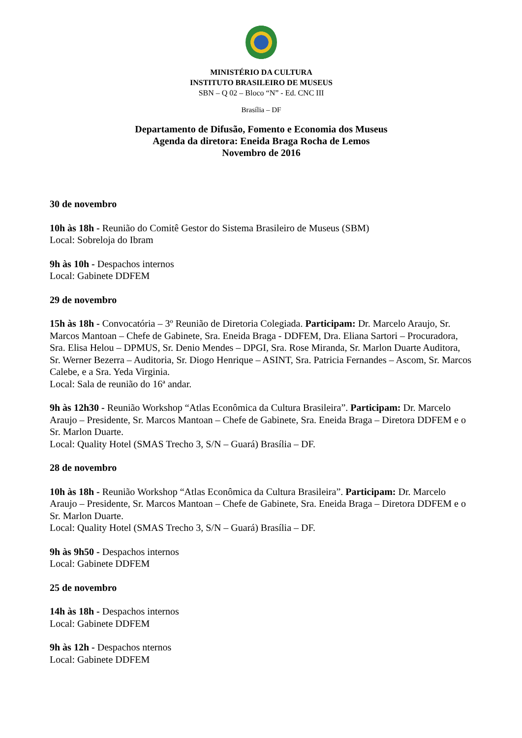MINISTÉRIO DA CULTURA
INSTITUTO BRASILEIRO DE MUSEUS
SBN – Q 02 – Bloco “N” - Ed. CNC III
Brasília – DF
Departamento de Difusão, Fomento e Economia dos Museus
Agenda da diretora: Eneida Braga Rocha de Lemos
Novembro de 2016
30 de novembro
10h às 18h - Reunião do Comitê Gestor do Sistema Brasileiro de Museus (SBM)
Local: Sobreloja do Ibram
9h às 10h - Despachos internos
Local: Gabinete DDFEM
29 de novembro
15h às 18h - Convocatória – 3º Reunião de Diretoria Colegiada. Participam: Dr. Marcelo Araujo, Sr. Marcos Mantoan – Chefe de Gabinete, Sra. Eneida Braga - DDFEM, Dra. Eliana Sartori – Procuradora, Sra. Elisa Helou – DPMUS, Sr. Denio Mendes – DPGI, Sra. Rose Miranda, Sr. Marlon Duarte Auditora, Sr. Werner Bezerra – Auditoria, Sr. Diogo Henrique – ASINT, Sra. Patricia Fernandes – Ascom, Sr. Marcos Calebe, e a Sra. Yeda Virginia.
Local: Sala de reunião do 16ª andar.
9h às 12h30 - Reunião Workshop “Atlas Econômica da Cultura Brasileira”. Participam: Dr. Marcelo Araujo – Presidente, Sr. Marcos Mantoan – Chefe de Gabinete, Sra. Eneida Braga – Diretora DDFEM e o Sr. Marlon Duarte.
Local: Quality Hotel (SMAS Trecho 3, S/N – Guará) Brasília – DF.
28 de novembro
10h às 18h - Reunião Workshop “Atlas Econômica da Cultura Brasileira”. Participam: Dr. Marcelo Araujo – Presidente, Sr. Marcos Mantoan – Chefe de Gabinete, Sra. Eneida Braga – Diretora DDFEM e o Sr. Marlon Duarte.
Local: Quality Hotel (SMAS Trecho 3, S/N – Guará) Brasília – DF.
9h às 9h50 - Despachos internos
Local: Gabinete DDFEM
25 de novembro
14h às 18h - Despachos internos
Local: Gabinete DDFEM
9h às 12h - Despachos nternos
Local: Gabinete DDFEM